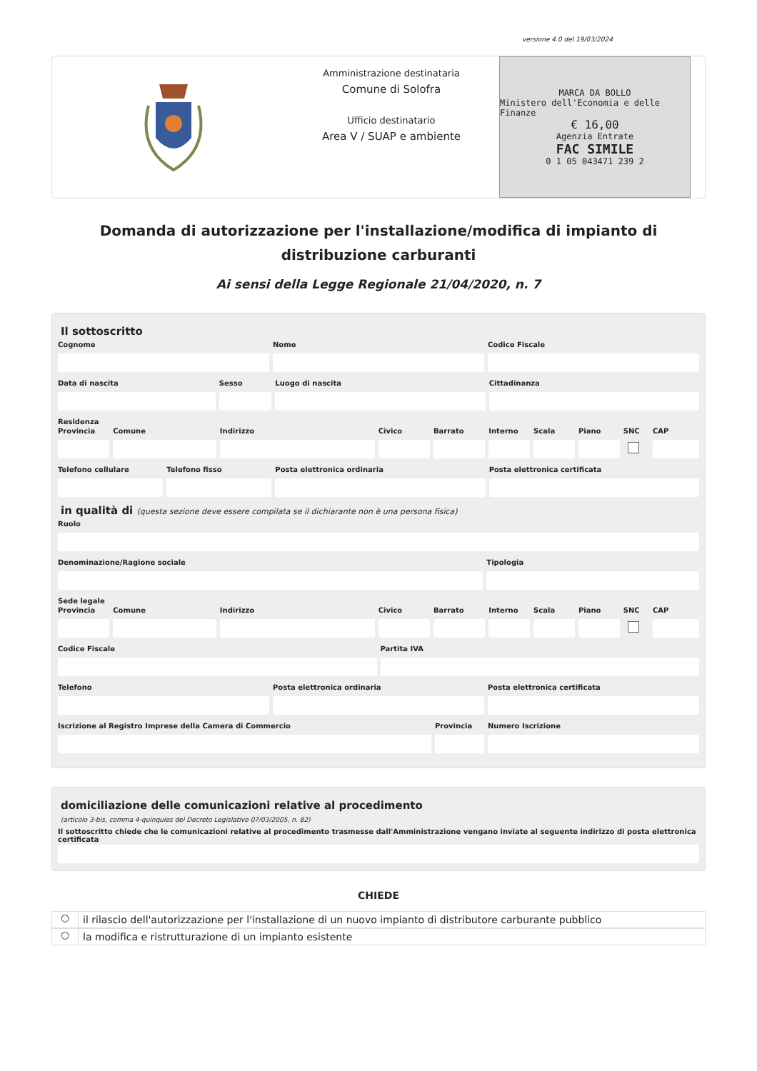versione 4.0 del 19/03/2024
Amministrazione destinataria
Comune di Solofra
Ufficio destinatario
Area V / SUAP e ambiente
MARCA DA BOLLO
Ministero dell'Economia e delle Finanze
€ 16,00
Agenzia Entrate
FAC SIMILE
0 1 05 043471 239 2
Domanda di autorizzazione per l'installazione/modifica di impianto di distribuzione carburanti
Ai sensi della Legge Regionale 21/04/2020, n. 7
Il sottoscritto
Cognome Nome Codice Fiscale
Data di nascita Sesso Luogo di nascita Cittadinanza
Residenza
Provincia Comune Indirizzo Civico Barrato Interno Scala Piano SNC CAP
Telefono cellulare Telefono fisso Posta elettronica ordinaria Posta elettronica certificata
in qualità di (questa sezione deve essere compilata se il dichiarante non è una persona fisica)
Ruolo
Denominazione/Ragione sociale Tipologia
Sede legale
Provincia Comune Indirizzo Civico Barrato Interno Scala Piano SNC CAP
Codice Fiscale Partita IVA
Telefono Posta elettronica ordinaria Posta elettronica certificata
Iscrizione al Registro Imprese della Camera di Commercio
Provincia Numero Iscrizione
domiciliazione delle comunicazioni relative al procedimento
(articolo 3-bis, comma 4-quinquies del Decreto Legislativo 07/03/2005, n. 82)
Il sottoscritto chiede che le comunicazioni relative al procedimento trasmesse dall'Amministrazione vengano inviate al seguente indirizzo di posta elettronica certificata
CHIEDE
○
il rilascio dell'autorizzazione per l'installazione di un nuovo impianto di distributore carburante pubblico
○
la modifica e ristrutturazione di un impianto esistente